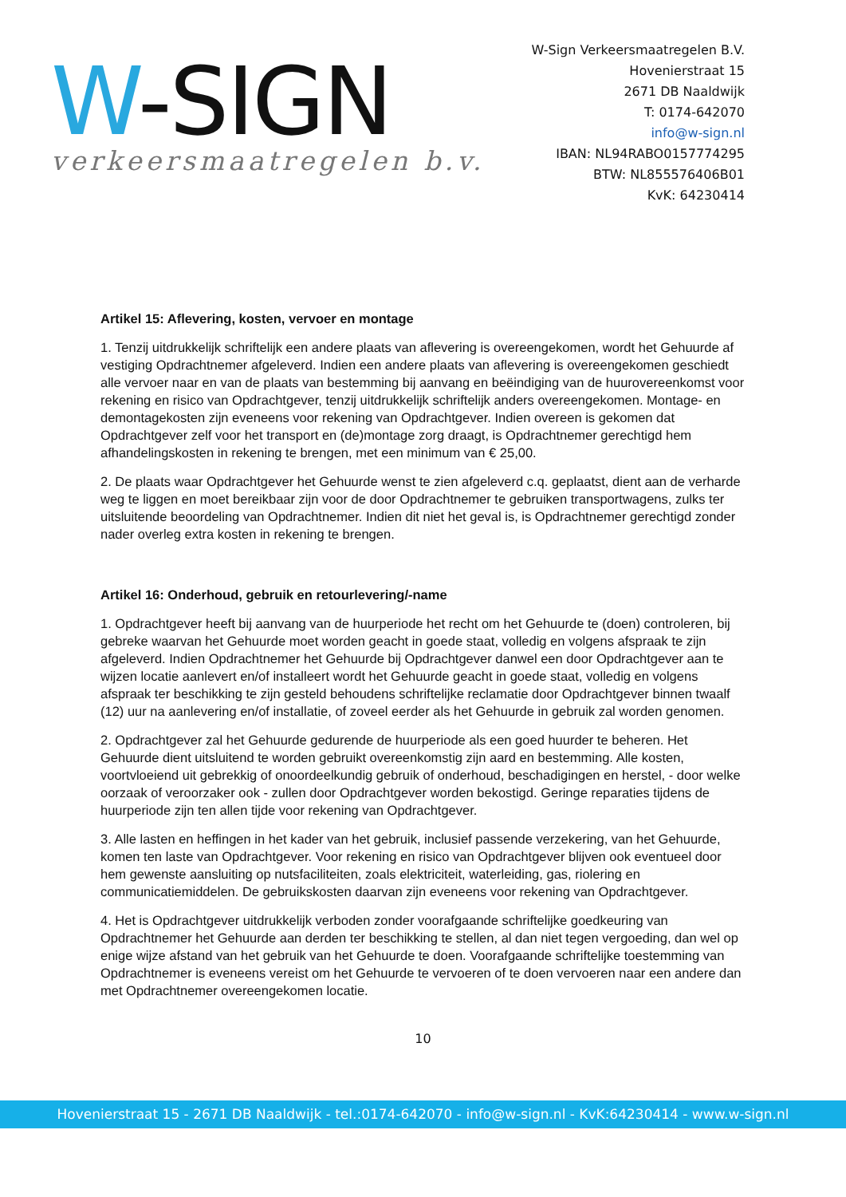W-SIGN
verkeersmaatregelen b.v.
W-Sign Verkeersmaatregelen B.V.
Hovenierstraat 15
2671 DB Naaldwijk
T: 0174-642070
info@w-sign.nl
IBAN: NL94RABO0157774295
BTW: NL855576406B01
KvK: 64230414
Artikel 15: Aflevering, kosten, vervoer en montage
1. Tenzij uitdrukkelijk schriftelijk een andere plaats van aflevering is overeengekomen, wordt het Gehuurde af vestiging Opdrachtnemer afgeleverd. Indien een andere plaats van aflevering is overeengekomen geschiedt alle vervoer naar en van de plaats van bestemming bij aanvang en beëindiging van de huurovereenkomst voor rekening en risico van Opdrachtgever, tenzij uitdrukkelijk schriftelijk anders overeengekomen. Montage- en demontagekosten zijn eveneens voor rekening van Opdrachtgever. Indien overeen is gekomen dat Opdrachtgever zelf voor het transport en (de)montage zorg draagt, is Opdrachtnemer gerechtigd hem afhandelingskosten in rekening te brengen, met een minimum van € 25,00.
2. De plaats waar Opdrachtgever het Gehuurde wenst te zien afgeleverd c.q. geplaatst, dient aan de verharde weg te liggen en moet bereikbaar zijn voor de door Opdrachtnemer te gebruiken transportwagens, zulks ter uitsluitende beoordeling van Opdrachtnemer. Indien dit niet het geval is, is Opdrachtnemer gerechtigd zonder nader overleg extra kosten in rekening te brengen.
Artikel 16: Onderhoud, gebruik en retourlevering/-name
1. Opdrachtgever heeft bij aanvang van de huurperiode het recht om het Gehuurde te (doen) controleren, bij gebreke waarvan het Gehuurde moet worden geacht in goede staat, volledig en volgens afspraak te zijn afgeleverd. Indien Opdrachtnemer het Gehuurde bij Opdrachtgever danwel een door Opdrachtgever aan te wijzen locatie aanlevert en/of installeert wordt het Gehuurde geacht in goede staat, volledig en volgens afspraak ter beschikking te zijn gesteld behoudens schriftelijke reclamatie door Opdrachtgever binnen twaalf (12) uur na aanlevering en/of installatie, of zoveel eerder als het Gehuurde in gebruik zal worden genomen.
2. Opdrachtgever zal het Gehuurde gedurende de huurperiode als een goed huurder te beheren. Het Gehuurde dient uitsluitend te worden gebruikt overeenkomstig zijn aard en bestemming. Alle kosten, voortvloeiend uit gebrekkig of onoordeelkundig gebruik of onderhoud, beschadigingen en herstel, - door welke oorzaak of veroorzaker ook - zullen door Opdrachtgever worden bekostigd. Geringe reparaties tijdens de huurperiode zijn ten allen tijde voor rekening van Opdrachtgever.
3. Alle lasten en heffingen in het kader van het gebruik, inclusief passende verzekering, van het Gehuurde, komen ten laste van Opdrachtgever. Voor rekening en risico van Opdrachtgever blijven ook eventueel door hem gewenste aansluiting op nutsfaciliteiten, zoals elektriciteit, waterleiding, gas, riolering en communicatiemiddelen. De gebruikskosten daarvan zijn eveneens voor rekening van Opdrachtgever.
4. Het is Opdrachtgever uitdrukkelijk verboden zonder voorafgaande schriftelijke goedkeuring van Opdrachtnemer het Gehuurde aan derden ter beschikking te stellen, al dan niet tegen vergoeding, dan wel op enige wijze afstand van het gebruik van het Gehuurde te doen. Voorafgaande schriftelijke toestemming van Opdrachtnemer is eveneens vereist om het Gehuurde te vervoeren of te doen vervoeren naar een andere dan met Opdrachtnemer overeengekomen locatie.
10
Hovenierstraat 15 - 2671 DB Naaldwijk - tel.:0174-642070 - info@w-sign.nl - KvK:64230414 - www.w-sign.nl